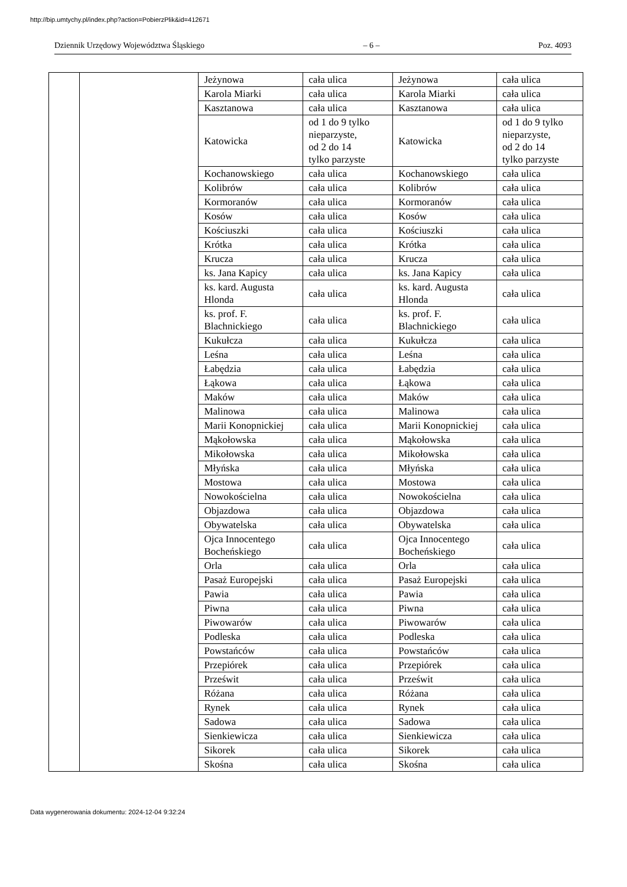http://bip.umtychy.pl/index.php?action=PobierzPlik&id=412671
Dziennik Urzędowy Województwa Śląskiego – 6 – Poz. 4093
| | | Jeżynowa | cała ulica | Jeżynowa | cała ulica |
| | | Karola Miarki | cała ulica | Karola Miarki | cała ulica |
| | | Kasztanowa | cała ulica | Kasztanowa | cała ulica |
| | | Katowicka | od 1 do 9 tylko nieparzyste, od 2 do 14 tylko parzyste | Katowicka | od 1 do 9 tylko nieparzyste, od 2 do 14 tylko parzyste |
| | | Kochanowskiego | cała ulica | Kochanowskiego | cała ulica |
| | | Kolibrów | cała ulica | Kolibrów | cała ulica |
| | | Kormoranów | cała ulica | Kormoranów | cała ulica |
| | | Kosów | cała ulica | Kosów | cała ulica |
| | | Kościuszki | cała ulica | Kościuszki | cała ulica |
| | | Krótka | cała ulica | Krótka | cała ulica |
| | | Krucza | cała ulica | Krucza | cała ulica |
| | | ks. Jana Kapicy | cała ulica | ks. Jana Kapicy | cała ulica |
| | | ks. kard. Augusta Hlonda | cała ulica | ks. kard. Augusta Hlonda | cała ulica |
| | | ks. prof. F. Blachnickiego | cała ulica | ks. prof. F. Blachnickiego | cała ulica |
| | | Kukułcza | cała ulica | Kukułcza | cała ulica |
| | | Leśna | cała ulica | Leśna | cała ulica |
| | | Łabędzia | cała ulica | Łabędzia | cała ulica |
| | | Łąkowa | cała ulica | Łąkowa | cała ulica |
| | | Maków | cała ulica | Maków | cała ulica |
| | | Malinowa | cała ulica | Malinowa | cała ulica |
| | | Marii Konopnickiej | cała ulica | Marii Konopnickiej | cała ulica |
| | | Mąkołowska | cała ulica | Mąkołowska | cała ulica |
| | | Mikołowska | cała ulica | Mikołowska | cała ulica |
| | | Młyńska | cała ulica | Młyńska | cała ulica |
| | | Mostowa | cała ulica | Mostowa | cała ulica |
| | | Nowokościelna | cała ulica | Nowokościelna | cała ulica |
| | | Objazdowa | cała ulica | Objazdowa | cała ulica |
| | | Obywatelska | cała ulica | Obywatelska | cała ulica |
| | | Ojca Innocentego Bocheńskiego | cała ulica | Ojca Innocentego Bocheńskiego | cała ulica |
| | | Orla | cała ulica | Orla | cała ulica |
| | | Pasaż Europejski | cała ulica | Pasaż Europejski | cała ulica |
| | | Pawia | cała ulica | Pawia | cała ulica |
| | | Piwna | cała ulica | Piwna | cała ulica |
| | | Piwowarów | cała ulica | Piwowarów | cała ulica |
| | | Podleska | cała ulica | Podleska | cała ulica |
| | | Powstańców | cała ulica | Powstańców | cała ulica |
| | | Przepiórek | cała ulica | Przepiórek | cała ulica |
| | | Prześwit | cała ulica | Prześwit | cała ulica |
| | | Różana | cała ulica | Różana | cała ulica |
| | | Rynek | cała ulica | Rynek | cała ulica |
| | | Sadowa | cała ulica | Sadowa | cała ulica |
| | | Sienkiewicza | cała ulica | Sienkiewicza | cała ulica |
| | | Sikorek | cała ulica | Sikorek | cała ulica |
| | | Skośna | cała ulica | Skośna | cała ulica |
Data wygenerowania dokumentu: 2024-12-04 9:32:24